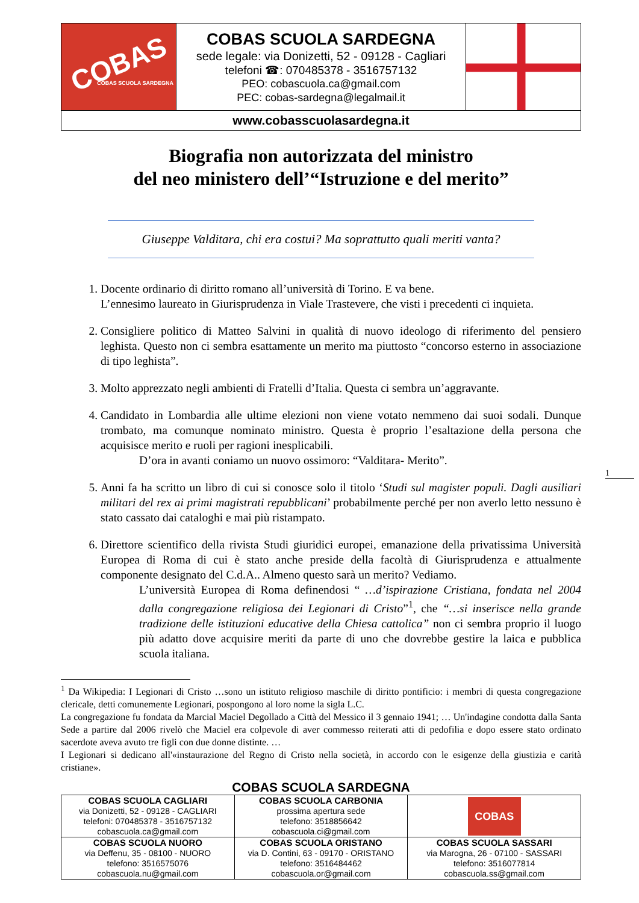| COBAS COBAS SCUOLA SARDEGNA | COBAS SCUOLA SARDEGNA sede legale: via Donizetti, 52 - 09128 - Cagliari telefoni ☎: 070485378 - 3516757132 PEO: cobascuola.ca@gmail.com PEC: cobas-sardegna@legalmail.it | |
| www.cobasscuolasardegna.it | | |
Biografia non autorizzata del ministro
del neo ministero dell’“Istruzione e del merito”
Giuseppe Valditara, chi era costui? Ma soprattutto quali meriti vanta?
1. Docente ordinario di diritto romano all’università di Torino. E va bene.
L’ennesimo laureato in Giurisprudenza in Viale Trastevere, che visti i precedenti ci inquieta.
2. Consigliere politico di Matteo Salvini in qualità di nuovo ideologo di riferimento del pensiero leghista. Questo non ci sembra esattamente un merito ma piuttosto “concorso esterno in associazione di tipo leghista”.
3. Molto apprezzato negli ambienti di Fratelli d’Italia. Questa ci sembra un’aggravante.
4. Candidato in Lombardia alle ultime elezioni non viene votato nemmeno dai suoi sodali. Dunque trombato, ma comunque nominato ministro. Questa è proprio l’esaltazione della persona che acquisisce merito e ruoli per ragioni inesplicabili.
D’ora in avanti coniamo un nuovo ossimoro: “Valditara- Merito”.
5. Anni fa ha scritto un libro di cui si conosce solo il titolo ‘Studi sul magister populi. Dagli ausiliari militari del rex ai primi magistrati repubblicani’ probabilmente perché per non averlo letto nessuno è stato cassato dai cataloghi e mai più ristampato.
6. Direttore scientifico della rivista Studi giuridici europei, emanazione della privatissima Università Europea di Roma di cui è stato anche preside della facoltà di Giurisprudenza e attualmente componente designato del C.d.A.. Almeno questo sarà un merito? Vediamo.
L’università Europea di Roma definendosi “ …d’ispirazione Cristiana, fondata nel 2004 dalla congregazione religiosa dei Legionari di Cristo”<sup>1</sup>, che “…si inserisce nella grande tradizione delle istituzioni educative della Chiesa cattolica” non ci sembra proprio il luogo più adatto dove acquisire meriti da parte di uno che dovrebbe gestire la laica e pubblica scuola italiana.
<sup>1</sup> Da Wikipedia: I Legionari di Cristo …sono un istituto religioso maschile di diritto pontificio: i membri di questa congregazione clericale, detti comunemente Legionari, pospongono al loro nome la sigla L.C.
La congregazione fu fondata da Marcial Maciel Degollado a Città del Messico il 3 gennaio 1941; … Un'indagine condotta dalla Santa Sede a partire dal 2006 rivelò che Maciel era colpevole di aver commesso reiterati atti di pedofilia e dopo essere stato ordinato sacerdote aveva avuto tre figli con due donne distinte. …
I Legionari si dedicano all'«instaurazione del Regno di Cristo nella società, in accordo con le esigenze della giustizia e carità cristiane».
1
COBAS SCUOLA SARDEGNA
| COBAS SCUOLA CAGLIARI via Donizetti, 52 - 09128 - CAGLIARI telefoni: 070485378 - 3516757132 cobascuola.ca@gmail.com | COBAS SCUOLA CARBONIA prossima apertura sede telefono: 3518856642 cobascuola.ci@gmail.com | COBAS |
| COBAS SCUOLA NUORO via Deffenu, 35 - 08100 - NUORO telefono: 3516575076 cobascuola.nu@gmail.com | COBAS SCUOLA ORISTANO via D. Contini, 63 - 09170 - ORISTANO telefono: 3516484462 cobascuola.or@gmail.com | COBAS SCUOLA SASSARI via Marogna, 26 - 07100 - SASSARI telefono: 3516077814 cobascuola.ss@gmail.com |